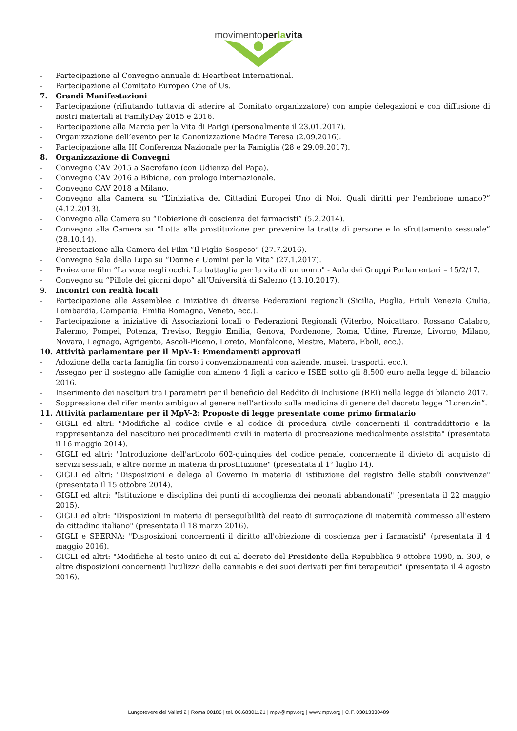movimentoperlavita
- Partecipazione al Convegno annuale di Heartbeat International.
- Partecipazione al Comitato Europeo One of Us.
7. Grandi Manifestazioni
- Partecipazione (rifiutando tuttavia di aderire al Comitato organizzatore) con ampie delegazioni e con diffusione di nostri materiali ai FamilyDay 2015 e 2016.
- Partecipazione alla Marcia per la Vita di Parigi (personalmente il 23.01.2017).
- Organizzazione dell’evento per la Canonizzazione Madre Teresa (2.09.2016).
- Partecipazione alla III Conferenza Nazionale per la Famiglia (28 e 29.09.2017).
8. Organizzazione di Convegni
- Convegno CAV 2015 a Sacrofano (con Udienza del Papa).
- Convegno CAV 2016 a Bibione, con prologo internazionale.
- Convegno CAV 2018 a Milano.
- Convegno alla Camera su “L’iniziativa dei Cittadini Europei Uno di Noi. Quali diritti per l’embrione umano?” (4.12.2013).
- Convegno alla Camera su “L’obiezione di coscienza dei farmacisti” (5.2.2014).
- Convegno alla Camera su “Lotta alla prostituzione per prevenire la tratta di persone e lo sfruttamento sessuale” (28.10.14).
- Presentazione alla Camera del Film “Il Figlio Sospeso” (27.7.2016).
- Convegno Sala della Lupa su “Donne e Uomini per la Vita” (27.1.2017).
- Proiezione film “La voce negli occhi. La battaglia per la vita di un uomo" - Aula dei Gruppi Parlamentari – 15/2/17.
- Convegno su “Pillole dei giorni dopo” all’Università di Salerno (13.10.2017).
9. Incontri con realtà locali
- Partecipazione alle Assemblee o iniziative di diverse Federazioni regionali (Sicilia, Puglia, Friuli Venezia Giulia, Lombardia, Campania, Emilia Romagna, Veneto, ecc.).
- Partecipazione a iniziative di Associazioni locali o Federazioni Regionali (Viterbo, Noicattaro, Rossano Calabro, Palermo, Pompei, Potenza, Treviso, Reggio Emilia, Genova, Pordenone, Roma, Udine, Firenze, Livorno, Milano, Novara, Legnago, Agrigento, Ascoli-Piceno, Loreto, Monfalcone, Mestre, Matera, Eboli, ecc.).
10. Attività parlamentare per il MpV-1: Emendamenti approvati
- Adozione della carta famiglia (in corso i convenzionamenti con aziende, musei, trasporti, ecc.).
- Assegno per il sostegno alle famiglie con almeno 4 figli a carico e ISEE sotto gli 8.500 euro nella legge di bilancio 2016.
- Inserimento dei nascituri tra i parametri per il beneficio del Reddito di Inclusione (REI) nella legge di bilancio 2017.
- Soppressione del riferimento ambiguo al genere nell’articolo sulla medicina di genere del decreto legge “Lorenzin”.
11. Attività parlamentare per il MpV-2: Proposte di legge presentate come primo firmatario
- GIGLI ed altri: "Modifiche al codice civile e al codice di procedura civile concernenti il contraddittorio e la rappresentanza del nascituro nei procedimenti civili in materia di procreazione medicalmente assistita" (presentata il 16 maggio 2014).
- GIGLI ed altri: "Introduzione dell'articolo 602-quinquies del codice penale, concernente il divieto di acquisto di servizi sessuali, e altre norme in materia di prostituzione" (presentata il 1° luglio 14).
- GIGLI ed altri: "Disposizioni e delega al Governo in materia di istituzione del registro delle stabili convivenze" (presentata il 15 ottobre 2014).
- GIGLI ed altri: "Istituzione e disciplina dei punti di accoglienza dei neonati abbandonati" (presentata il 22 maggio 2015).
- GIGLI ed altri: "Disposizioni in materia di perseguibilità del reato di surrogazione di maternità commesso all'estero da cittadino italiano" (presentata il 18 marzo 2016).
- GIGLI e SBERNA: "Disposizioni concernenti il diritto all'obiezione di coscienza per i farmacisti" (presentata il 4 maggio 2016).
- GIGLI ed altri: "Modifiche al testo unico di cui al decreto del Presidente della Repubblica 9 ottobre 1990, n. 309, e altre disposizioni concernenti l'utilizzo della cannabis e dei suoi derivati per fini terapeutici" (presentata il 4 agosto 2016).
Lungotevere dei Vallati 2 | Roma 00186 | tel. 06.68301121 | mpv@mpv.org | www.mpv.org | C.F. 03013330489